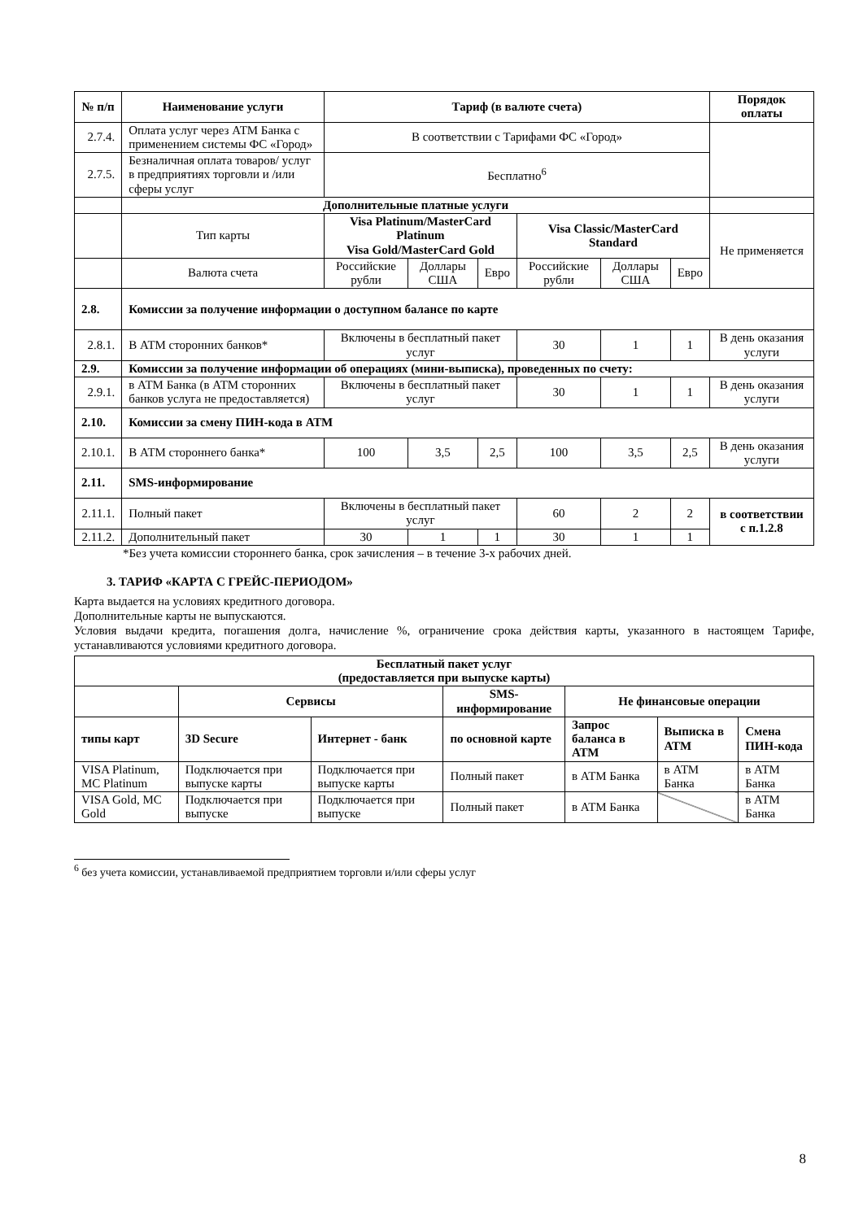| № п/п | Наименование услуги | Тариф (в валюте счета) | | | | | | Порядок оплаты | |
| --- | --- | --- | --- | --- | --- | --- | --- | --- | --- |
| 2.7.4. | Оплата услуг через АТМ Банка с применением системы ФС «Город» | В соответствии с Тарифами ФС «Город» | | | | | | | |
| 2.7.5. | Безналичная оплата товаров/ услуг в предприятиях торговли и /или сферы услуг | Бесплатно<sup>6</sup> | | | | | | | |
| | Дополнительные платные услуги | | | | | | | | |
| | Тип карты | Visa Platinum/MasterCard Platinum Visa Gold/MasterCard Gold | | | Visa Classic/MasterCard Standard | | | Не применяется | |
| | Валюта счета | Российские рубли | Доллары США | Евро | Российские рубли | Доллары США | Евро | | |
| 2.8. | Комиссии за получение информации о доступном балансе по карте | | | | | | | | |
| 2.8.1. | В АТМ сторонних банков* | Включены в бесплатный пакет услуг | | | 30 | 1 | 1 | В день оказания услуги | |
| 2.9. | Комиссии за получение информации об операциях (мини-выписка), проведенных по счету: | | | | | | | | |
| 2.9.1. | в АТМ Банка (в АТМ сторонних банков услуга не предоставляется) | Включены в бесплатный пакет услуг | | | 30 | 1 | 1 | В день оказания услуги | |
| 2.10. | Комиссии за смену ПИН-кода в АТМ | | | | | | | | |
| 2.10.1. | В АТМ стороннего банка* | 100 | 3,5 | 2,5 | 100 | 3,5 | 2,5 | В день оказания услуги | |
| 2.11. | SMS-информирование | | | | | | | | |
| 2.11.1. | Полный пакет | Включены в бесплатный пакет услуг | | | 60 | 2 | 2 | в соответствии с п.1.2.8 | |
| 2.11.2. | Дополнительный пакет | 30 | 1 | 1 | 30 | 1 | 1 | | |
*Без учета комиссии стороннего банка, срок зачисления – в течение 3-х рабочих дней.
3. ТАРИФ «КАРТА С ГРЕЙС-ПЕРИОДОМ»
Карта выдается на условиях кредитного договора.
Дополнительные карты не выпускаются.
Условия выдачи кредита, погашения долга, начисление %, ограничение срока действия карты, указанного в настоящем Тарифе, устанавливаются условиями кредитного договора.
| Бесплатный пакет услуг (предоставляется при выпуске карты) | | | | | | |
| --- | --- | --- | --- | --- | --- | --- |
| | Сервисы | | SMS-информирование | Не финансовые операции | | |
| типы карт | 3D Secure | Интернет - банк | по основной карте | Запрос баланса в АТМ | Выписка в АТМ | Смена ПИН-кода |
| VISA Platinum, MC Platinum | Подключается при выпуске карты | Подключается при выпуске карты | Полный пакет | в АТМ Банка | в АТМ Банка | в АТМ Банка |
| VISA Gold, MC Gold | Подключается при выпуске | Подключается при выпуске | Полный пакет | в АТМ Банка | | в АТМ Банка |
<sup>6</sup> без учета комиссии, устанавливаемой предприятием торговли и/или сферы услуг
8